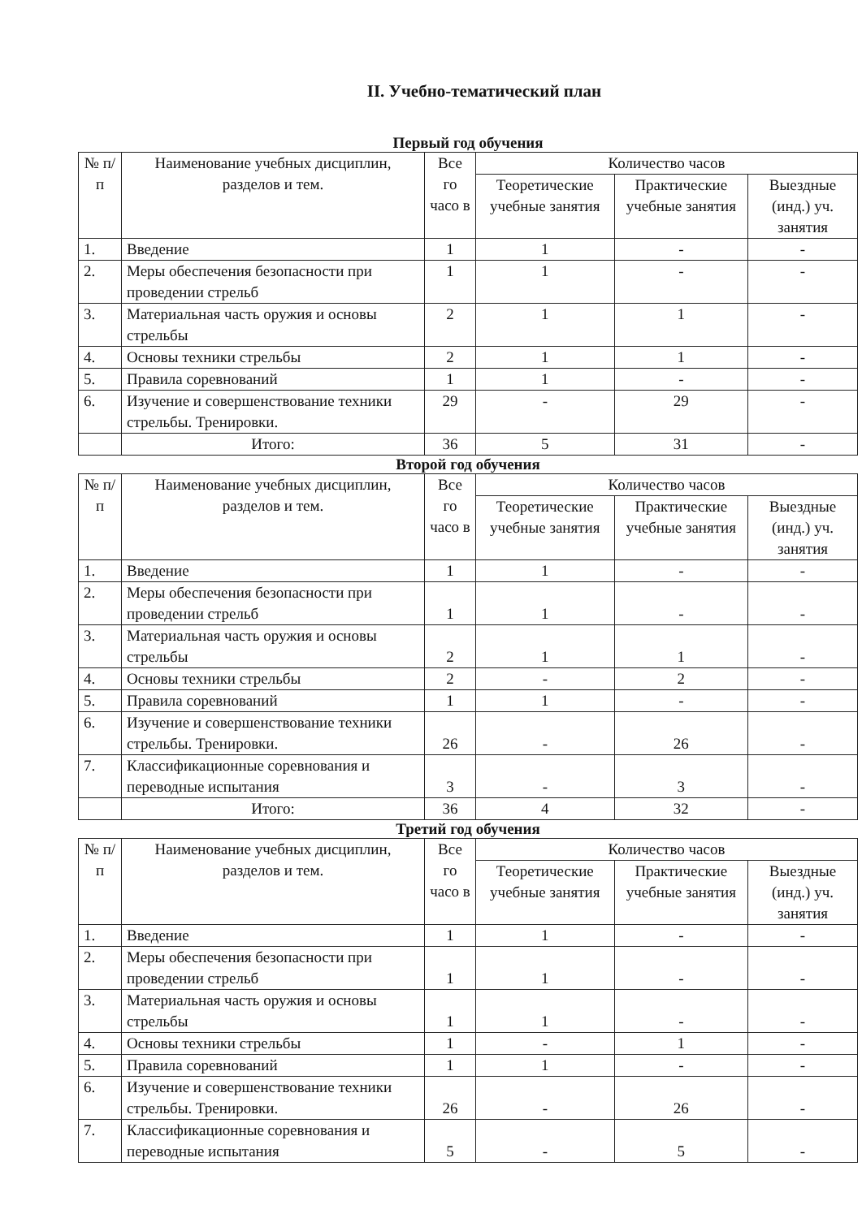II. Учебно-тематический план
Первый год обучения
| № п/п | Наименование учебных дисциплин, разделов и тем. | Все го часо в | Количество часов | | |
| --- | --- | --- | --- | --- | --- |
| | | | Теоретические учебные занятия | Практические учебные занятия | Выездные (инд.) уч. занятия |
| 1. | Введение | 1 | 1 | - | - |
| 2. | Меры обеспечения безопасности при проведении стрельб | 1 | 1 | - | - |
| 3. | Материальная часть оружия и основы стрельбы | 2 | 1 | 1 | - |
| 4. | Основы техники стрельбы | 2 | 1 | 1 | - |
| 5. | Правила соревнований | 1 | 1 | - | - |
| 6. | Изучение и совершенствование техники стрельбы. Тренировки. | 29 | - | 29 | - |
| | Итого: | 36 | 5 | 31 | - |
Второй год обучения
| № п/п | Наименование учебных дисциплин, разделов и тем. | Все го часо в | Количество часов | | |
| --- | --- | --- | --- | --- | --- |
| | | | Теоретические учебные занятия | Практические учебные занятия | Выездные (инд.) уч. занятия |
| 1. | Введение | 1 | 1 | - | - |
| 2. | Меры обеспечения безопасности при проведении стрельб | 1 | 1 | - | - |
| 3. | Материальная часть оружия и основы стрельбы | 2 | 1 | 1 | - |
| 4. | Основы техники стрельбы | 2 | - | 2 | - |
| 5. | Правила соревнований | 1 | 1 | - | - |
| 6. | Изучение и совершенствование техники стрельбы. Тренировки. | 26 | - | 26 | - |
| 7. | Классификационные соревнования и переводные испытания | 3 | - | 3 | - |
| | Итого: | 36 | 4 | 32 | - |
Третий год обучения
| № п/п | Наименование учебных дисциплин, разделов и тем. | Все го часо в | Количество часов | | |
| --- | --- | --- | --- | --- | --- |
| | | | Теоретические учебные занятия | Практические учебные занятия | Выездные (инд.) уч. занятия |
| 1. | Введение | 1 | 1 | - | - |
| 2. | Меры обеспечения безопасности при проведении стрельб | 1 | 1 | - | - |
| 3. | Материальная часть оружия и основы стрельбы | 1 | 1 | - | - |
| 4. | Основы техники стрельбы | 1 | - | 1 | - |
| 5. | Правила соревнований | 1 | 1 | - | - |
| 6. | Изучение и совершенствование техники стрельбы. Тренировки. | 26 | - | 26 | - |
| 7. | Классификационные соревнования и переводные испытания | 5 | - | 5 | - |